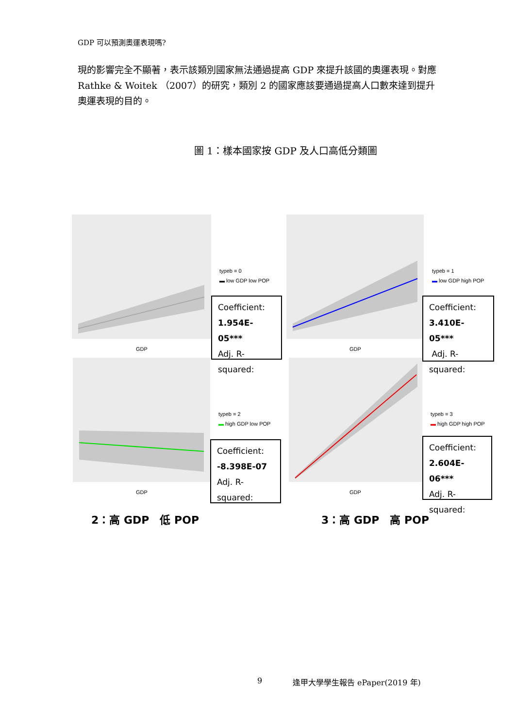GDP 可以預測奧運表現嗎?
現的影響完全不顯著，表示該類別國家無法通過提高 GDP 來提升該國的奧運表現。對應 Rathke & Woitek （2007）的研究，類別 2 的國家應該要通過提高人口數來達到提升奧運表現的目的。
圖 1：樣本國家按 GDP 及人口高低分類圖
GDP
typeb = 0
▬ low GDP low POP
Coefficient:
1.954E-05***
Adj. R-
squared:
GDP
typeb = 1
▬ low GDP high POP
Coefficient:
3.410E-05***
Adj. R-
squared:
GDP
typeb = 2
▬ high GDP low POP
Coefficient:
-8.398E-07
Adj. R-
squared:
GDP
typeb = 3
▬ high GDP high POP
Coefficient:
2.604E-06***
Adj. R-
squared:
2：高 GDP　低 POP 3：高 GDP　高 POP
9 逢甲大學學生報告 ePaper(2019 年)